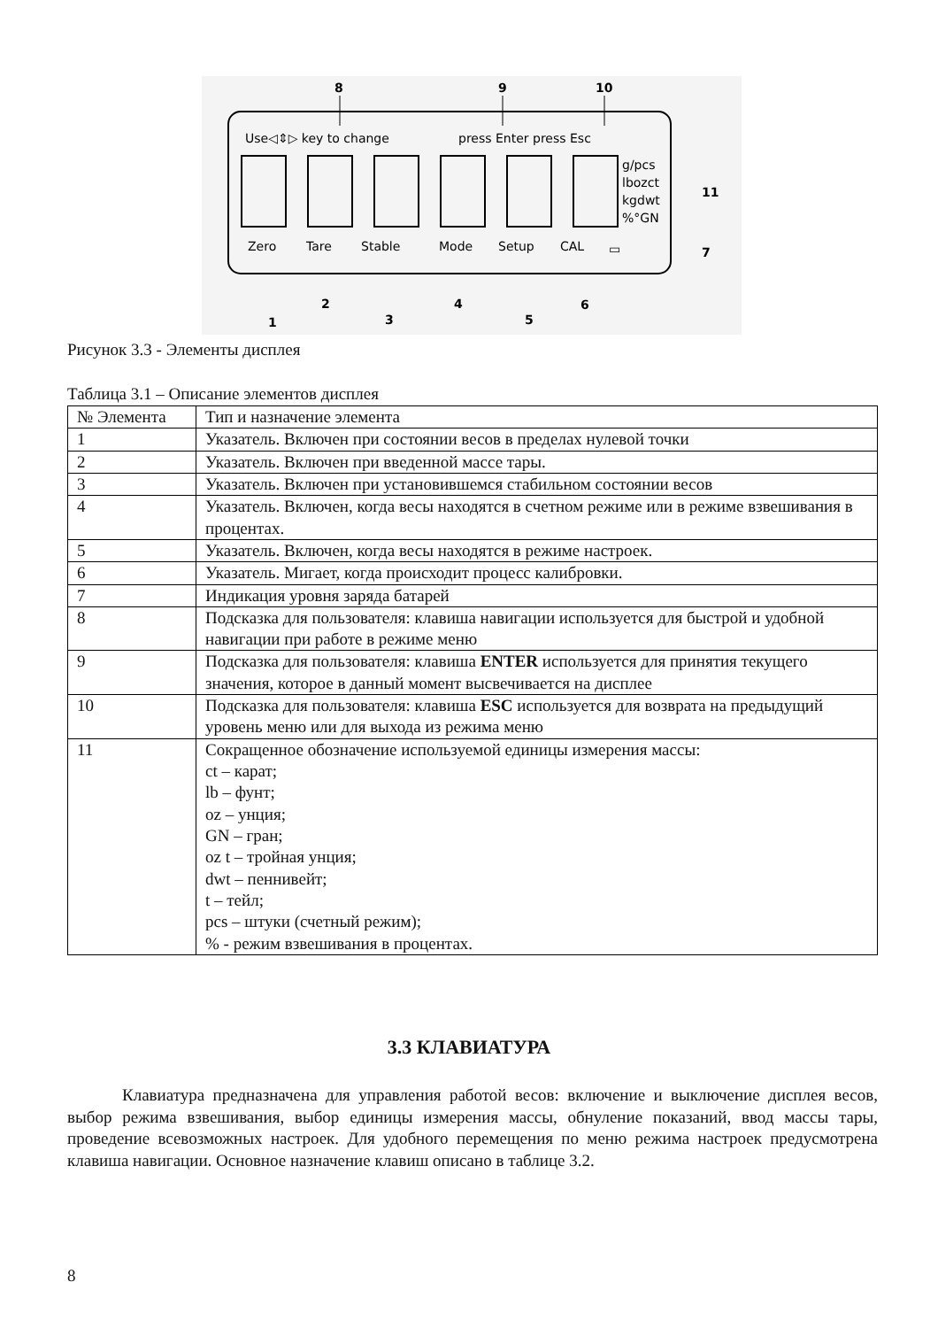Use◁⇕▷ key to change
press Enter press Esc
8
9
10
g/pcs
lbozct
kgdwt
%°GN
11
Zero
Tare
Stable
Mode
Setup
CAL
▭
7
1
2
3
4
5
6
Рисунок 3.3 - Элементы дисплея
Таблица 3.1 – Описание элементов дисплея
| № Элемента | Тип и назначение элемента |
| --- | --- |
| 1 | Указатель. Включен при состоянии весов в пределах нулевой точки |
| 2 | Указатель. Включен при введенной массе тары. |
| 3 | Указатель. Включен при установившемся стабильном состоянии весов |
| 4 | Указатель. Включен, когда весы находятся в счетном режиме или в режиме взвешивания в процентах. |
| 5 | Указатель. Включен, когда весы находятся в режиме настроек. |
| 6 | Указатель. Мигает, когда происходит процесс калибровки. |
| 7 | Индикация уровня заряда батарей |
| 8 | Подсказка для пользователя: клавиша навигации используется для быстрой и удобной навигации при работе в режиме меню |
| 9 | Подсказка для пользователя: клавиша ENTER используется для принятия текущего значения, которое в данный момент высвечивается на дисплее |
| 10 | Подсказка для пользователя: клавиша ESC используется для возврата на предыдущий уровень меню или для выхода из режима меню |
| 11 | Сокращенное обозначение используемой единицы измерения массы: ct – карат; lb – фунт; oz – унция; GN – гран; oz t – тройная унция; dwt – пеннивейт; t – тейл; pcs – штуки (счетный режим); % - режим взвешивания в процентах. |
3.3 КЛАВИАТУРА
Клавиатура предназначена для управления работой весов: включение и выключение дисплея весов, выбор режима взвешивания, выбор единицы измерения массы, обнуление показаний, ввод массы тары, проведение всевозможных настроек. Для удобного перемещения по меню режима настроек предусмотрена клавиша навигации. Основное назначение клавиш описано в таблице 3.2.
8